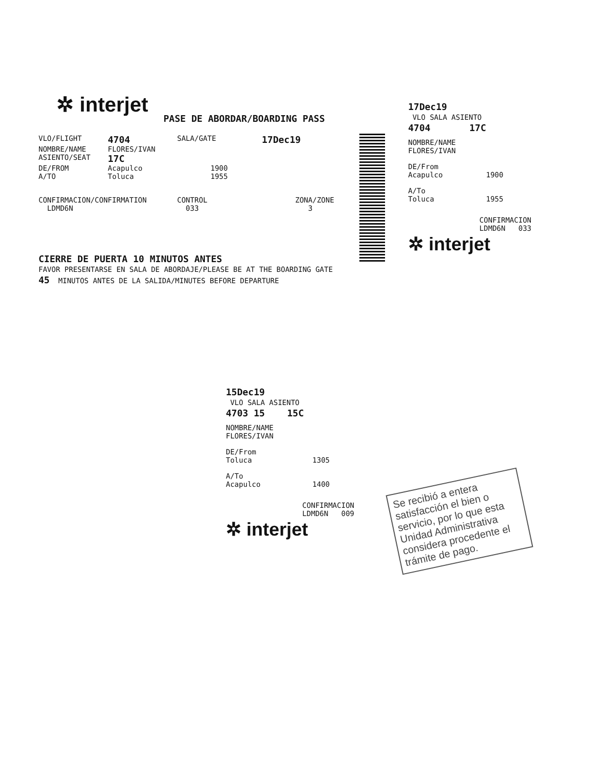✲ interjet PASE DE ABORDAR/BOARDING PASS
VLO/FLIGHT 4704 SALA/GATE 17Dec19
NOMBRE/NAME FLORES/IVAN
ASIENTO/SEAT 17C
DE/FROM Acapulco 1900
A/TO Toluca 1955
CONFIRMACION/CONFIRMATION
LDMD6N CONTROL
033 ZONA/ZONE
3
CIERRE DE PUERTA 10 MINUTOS ANTES
FAVOR PRESENTARSE EN SALA DE ABORDAJE/PLEASE BE AT THE BOARDING GATE
45 MINUTOS ANTES DE LA SALIDA/MINUTES BEFORE DEPARTURE
17Dec19
VLO SALA ASIENTO
4704 17C
NOMBRE/NAME
FLORES/IVAN
DE/From
Acapulco 1900
A/To
Toluca 1955
CONFIRMACION
LDMD6N 033
✲ interjet
15Dec19
VLO SALA ASIENTO
4703 15 15C
NOMBRE/NAME
FLORES/IVAN
DE/From
Toluca 1305
A/To
Acapulco 1400
CONFIRMACION
LDMD6N 009
✲ interjet
Se recibió a entera satisfacción el bien o servicio, por lo que esta Unidad Administrativa considera procedente el trámite de pago.